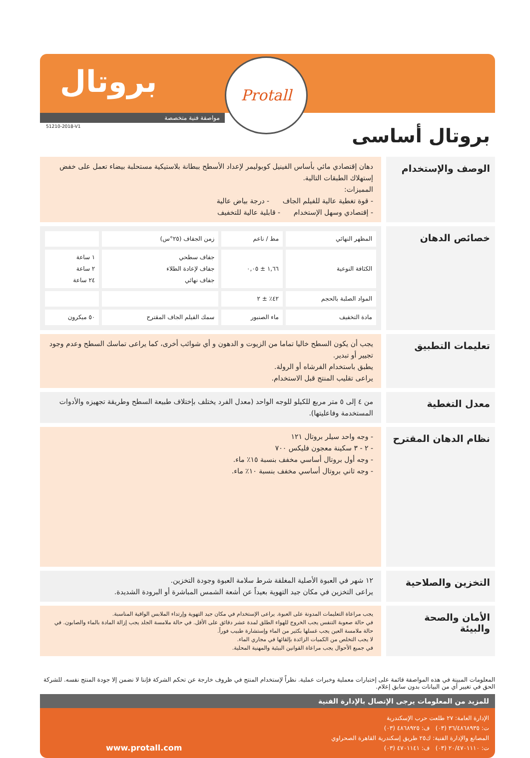بروتال Protall
مواصفة فنية متخصصة
51210-2018-V1
بروتال أساسى
الوصف والإستخدام
دهان إقتصادي مائي بأساس الفينيل كوبوليمر لإعداد الأسطح ببطانة بلاستيكية مستحلبة بيضاء تعمل على خفض إستهلاك الطبقات التالية.
المميزات:
- قوة تغطية عالية للفيلم الجاف - درجة بياض عالية
- إقتصادي وسهل الإستخدام - قابلية عالية للتخفيف
خصائص الدهان
| المظهر النهائي | مط / ناعم | زمن الجفاف (٢٥°س) | |
| الكثافة النوعية | ١,٦٦ ± ٠,٠٥ | جفاف سطحي جفاف لإعادة الطلاء جفاف نهائي | ١ ساعة ٢ ساعة ٢٤ ساعة |
| المواد الصلبة بالحجم | ٤٢٪ ± ٢ | | |
| مادة التخفيف | ماء الصنبور | سمك الفيلم الجاف المقترح | ٥٠ ميكرون |
تعليمات التطبيق
يجب أن يكون السطح خاليا تماما من الزيوت و الدهون و أي شوائب أخرى، كما يراعى تماسك السطح وعدم وجود تجيير أو تبدير.
يطبق باستخدام الفرشاه أو الرولة.
يراعى تقليب المنتج قبل الاستخدام.
معدل التغطية
من ٤ إلى ٥ متر مربع للكيلو للوجه الواحد (معدل الفرد يختلف بإختلاف طبيعة السطح وطريقة تجهيزه والأدوات المستخدمة وفاعليتها).
نظام الدهان المقترح
- وجه واحد سيلر بروتال ١٢١
- ٢ - ٣ سكينة معجون فليكس ٧٠٠
- وجه أول بروتال أساسي مخفف بنسبة ١٥٪ ماء.
- وجه ثاني بروتال أساسي مخفف بنسبة ١٠٪ ماء.
التخزين والصلاحية
١٢ شهر في العبوة الأصلية المغلقة شرط سلامة العبوة وجودة التخزين.
يراعى التخزين في مكان جيد التهوية بعيداً عن أشعة الشمس المباشرة أو البرودة الشديدة.
الأمان والصحة والبيئة
يجب مراعاة التعليمات المدونة على العبوة. يراعى الإستخدام في مكان جيد التهوية وإرتداء الملابس الواقية المناسبة.
في حالة صعوبة التنفس يجب الخروج للهواء الطلق لمدة عشر دقائق على الأقل. في حالة ملامسة الجلد يجب إزالة المادة بالماء والصابون. في حالة ملامسة العين يجب غسلها بكثير من الماء وإستشارة طبيب فوراً.
لا يجب التخلص من الكميات الزائدة بإلقائها في مجاري الماء.
في جميع الأحوال يجب مراعاة القوانين البيئية والمهنية المحلية.
المعلومات المبينة في هذه المواصفة قائمة على إختبارات معملية وخبرات عملية. نظراً لإستخدام المنتج في ظروف خارجة عن تحكم الشركة فإننا لا نضمن إلا جودة المنتج نفسه. للشركة الحق في تغيير أي من البيانات بدون سابق إعلام.
للمزيد من المعلومات يرجى الإتصال بالإدارة الفنية
الإدارة العامة: ٢٧ طلعت حرب الإسكندرية
ت: ٣٦/٤٨٦٨٩٣٥ (٠٣) ف: ٤٨٦٨٩٢٥ (٠٣)
المصانع والإدارة الفنية: ك٢٥ طريق إسكندرية القاهرة الصحراوي
ت: ٢٠/٤٧٠١١١٠ (٠٣) ف: ٤٧٠١١٤١ (٠٣)
www.protall.com